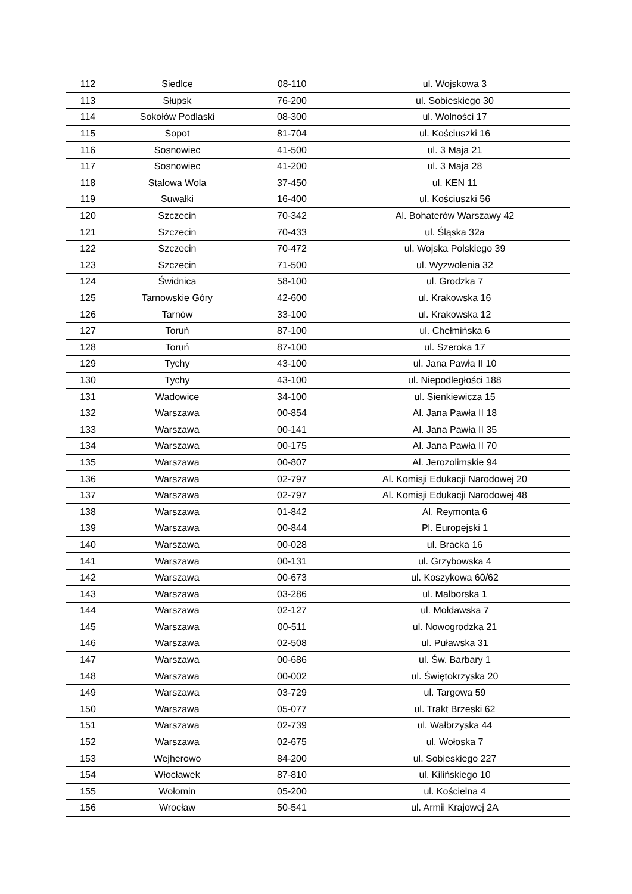| 112 | Siedlce | 08-110 | ul. Wojskowa 3 |
| 113 | Słupsk | 76-200 | ul. Sobieskiego 30 |
| 114 | Sokołów Podlaski | 08-300 | ul. Wolności 17 |
| 115 | Sopot | 81-704 | ul. Kościuszki 16 |
| 116 | Sosnowiec | 41-500 | ul. 3 Maja 21 |
| 117 | Sosnowiec | 41-200 | ul. 3 Maja 28 |
| 118 | Stalowa Wola | 37-450 | ul. KEN 11 |
| 119 | Suwałki | 16-400 | ul. Kościuszki 56 |
| 120 | Szczecin | 70-342 | Al. Bohaterów Warszawy 42 |
| 121 | Szczecin | 70-433 | ul. Śląska 32a |
| 122 | Szczecin | 70-472 | ul. Wojska Polskiego 39 |
| 123 | Szczecin | 71-500 | ul. Wyzwolenia 32 |
| 124 | Świdnica | 58-100 | ul. Grodzka 7 |
| 125 | Tarnowskie Góry | 42-600 | ul. Krakowska 16 |
| 126 | Tarnów | 33-100 | ul. Krakowska 12 |
| 127 | Toruń | 87-100 | ul. Chełmińska 6 |
| 128 | Toruń | 87-100 | ul. Szeroka 17 |
| 129 | Tychy | 43-100 | ul. Jana Pawła II 10 |
| 130 | Tychy | 43-100 | ul. Niepodległości 188 |
| 131 | Wadowice | 34-100 | ul. Sienkiewicza 15 |
| 132 | Warszawa | 00-854 | Al. Jana Pawła II 18 |
| 133 | Warszawa | 00-141 | Al. Jana Pawła II 35 |
| 134 | Warszawa | 00-175 | Al. Jana Pawła II 70 |
| 135 | Warszawa | 00-807 | Al. Jerozolimskie 94 |
| 136 | Warszawa | 02-797 | Al. Komisji Edukacji Narodowej 20 |
| 137 | Warszawa | 02-797 | Al. Komisji Edukacji Narodowej 48 |
| 138 | Warszawa | 01-842 | Al. Reymonta 6 |
| 139 | Warszawa | 00-844 | Pl. Europejski 1 |
| 140 | Warszawa | 00-028 | ul. Bracka 16 |
| 141 | Warszawa | 00-131 | ul. Grzybowska 4 |
| 142 | Warszawa | 00-673 | ul. Koszykowa 60/62 |
| 143 | Warszawa | 03-286 | ul. Malborska 1 |
| 144 | Warszawa | 02-127 | ul. Mołdawska 7 |
| 145 | Warszawa | 00-511 | ul. Nowogrodzka 21 |
| 146 | Warszawa | 02-508 | ul. Puławska 31 |
| 147 | Warszawa | 00-686 | ul. Św. Barbary 1 |
| 148 | Warszawa | 00-002 | ul. Świętokrzyska 20 |
| 149 | Warszawa | 03-729 | ul. Targowa 59 |
| 150 | Warszawa | 05-077 | ul. Trakt Brzeski 62 |
| 151 | Warszawa | 02-739 | ul. Wałbrzyska 44 |
| 152 | Warszawa | 02-675 | ul. Wołoska 7 |
| 153 | Wejherowo | 84-200 | ul. Sobieskiego 227 |
| 154 | Włocławek | 87-810 | ul. Kilińskiego 10 |
| 155 | Wołomin | 05-200 | ul. Kościelna 4 |
| 156 | Wrocław | 50-541 | ul. Armii Krajowej 2A |